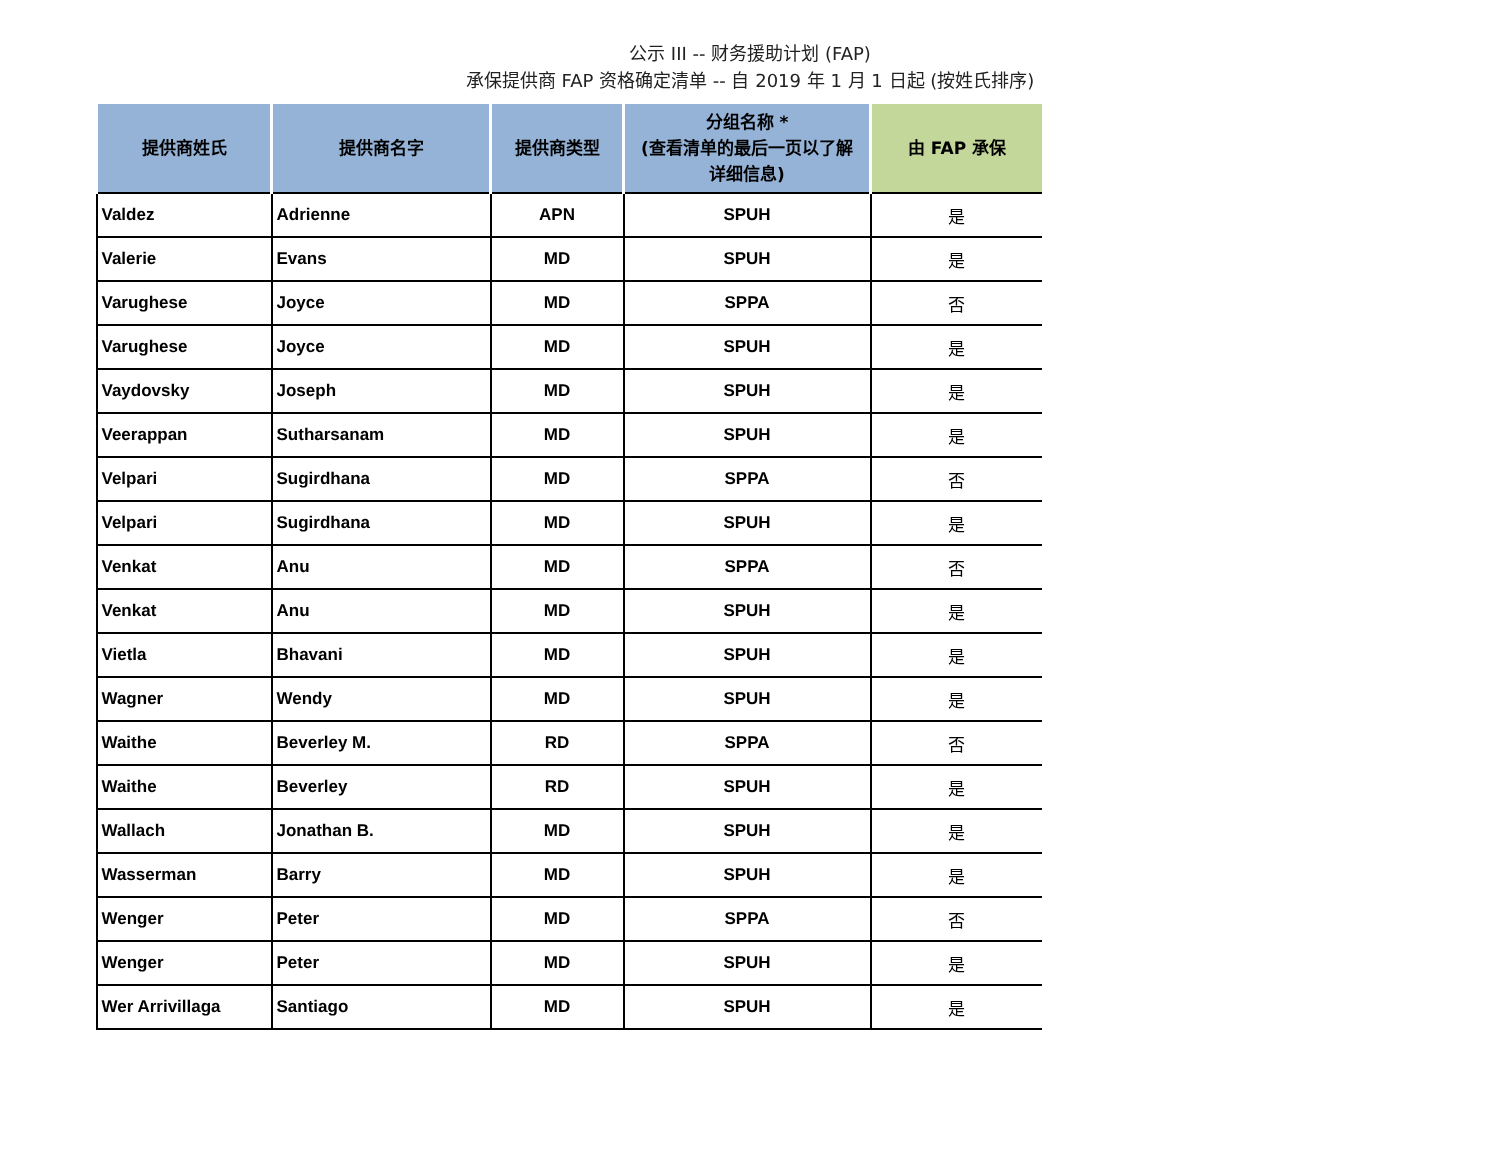公示 III -- 财务援助计划 (FAP)
承保提供商 FAP 资格确定清单 -- 自 2019 年 1 月 1 日起 (按姓氏排序)
| 提供商姓氏 | 提供商名字 | 提供商类型 | 分组名称 * (查看清单的最后一页以了解 详细信息) | 由 FAP 承保 |
| --- | --- | --- | --- | --- |
| Valdez | Adrienne | APN | SPUH | 是 |
| Valerie | Evans | MD | SPUH | 是 |
| Varughese | Joyce | MD | SPPA | 否 |
| Varughese | Joyce | MD | SPUH | 是 |
| Vaydovsky | Joseph | MD | SPUH | 是 |
| Veerappan | Sutharsanam | MD | SPUH | 是 |
| Velpari | Sugirdhana | MD | SPPA | 否 |
| Velpari | Sugirdhana | MD | SPUH | 是 |
| Venkat | Anu | MD | SPPA | 否 |
| Venkat | Anu | MD | SPUH | 是 |
| Vietla | Bhavani | MD | SPUH | 是 |
| Wagner | Wendy | MD | SPUH | 是 |
| Waithe | Beverley M. | RD | SPPA | 否 |
| Waithe | Beverley | RD | SPUH | 是 |
| Wallach | Jonathan B. | MD | SPUH | 是 |
| Wasserman | Barry | MD | SPUH | 是 |
| Wenger | Peter | MD | SPPA | 否 |
| Wenger | Peter | MD | SPUH | 是 |
| Wer Arrivillaga | Santiago | MD | SPUH | 是 |